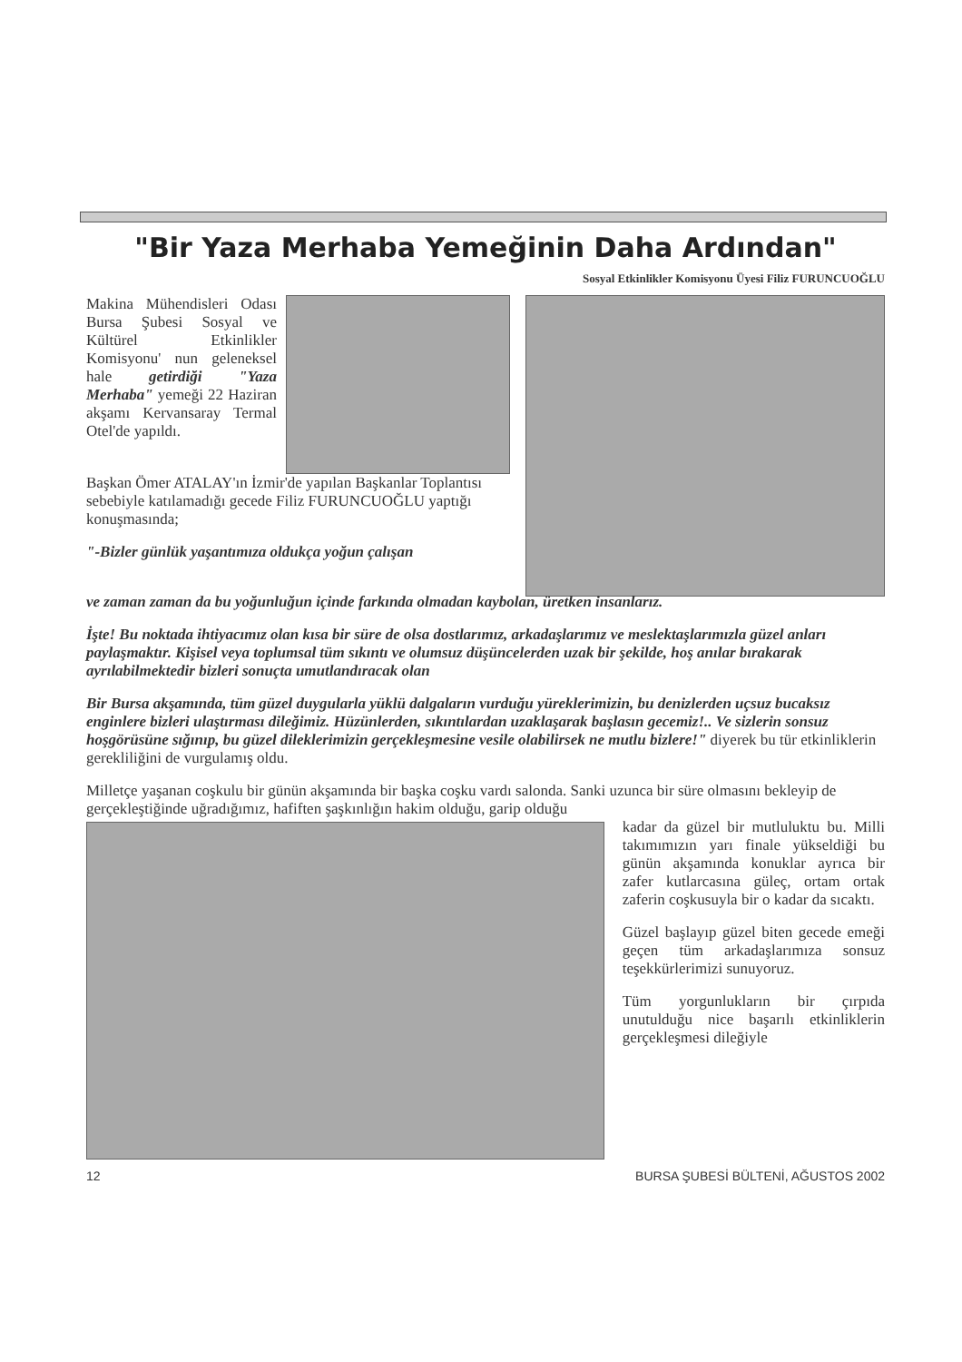"Bir Yaza Merhaba Yemeğinin Daha Ardından"
Sosyal Etkinlikler Komisyonu Üyesi Filiz FURUNCUOĞLU
Makina Mühendisleri Odası Bursa Şubesi Sosyal ve Kültürel Etkinlikler Komisyonu' nun geleneksel hale getirdiği "Yaza Merhaba" yemeği 22 Haziran akşamı Kervansaray Termal Otel'de yapıldı.
Başkan Ömer ATALAY'ın İzmir'de yapılan Başkanlar Toplantısı sebebiyle katılamadığı gecede Filiz FURUNCUOĞLU yaptığı konuşmasında;
"-Bizler günlük yaşantımıza oldukça yoğun çalışan
ve zaman zaman da bu yoğunluğun içinde farkında olmadan kaybolan, üretken insanlarız.
İşte! Bu noktada ihtiyacımız olan kısa bir süre de olsa dostlarımız, arkadaşlarımız ve meslektaşlarımızla güzel anları paylaşmaktır. Kişisel veya toplumsal tüm sıkıntı ve olumsuz düşüncelerden uzak bir şekilde, hoş anılar bırakarak ayrılabilmektedir bizleri sonuçta umutlandıracak olan
Bir Bursa akşamında, tüm güzel duygularla yüklü dalgaların vurduğu yüreklerimizin, bu denizlerden uçsuz bucaksız enginlere bizleri ulaştırması dileğimiz. Hüzünlerden, sıkıntılardan uzaklaşarak başlasın gecemiz!.. Ve sizlerin sonsuz hoşgörüsüne sığınıp, bu güzel dileklerimizin gerçekleşmesine vesile olabilirsek ne mutlu bizlere!" diyerek bu tür etkinliklerin gerekliliğini de vurgulamış oldu.
Milletçe yaşanan coşkulu bir günün akşamında bir başka coşku vardı salonda. Sanki uzunca bir süre olmasını bekleyip de gerçekleştiğinde uğradığımız, hafiften şaşkınlığın hakim olduğu, garip olduğu
kadar da güzel bir mutluluktu bu. Milli takımımızın yarı finale yükseldiği bu günün akşamında konuklar ayrıca bir zafer kutlarcasına güleç, ortam ortak zaferin coşkusuyla bir o kadar da sıcaktı.
Güzel başlayıp güzel biten gecede emeği geçen tüm arkadaşlarımıza sonsuz teşekkürlerimizi sunuyoruz.
Tüm yorgunlukların bir çırpıda unutulduğu nice başarılı etkinliklerin gerçekleşmesi dileğiyle
12 BURSA ŞUBESİ BÜLTENİ, AĞUSTOS 2002